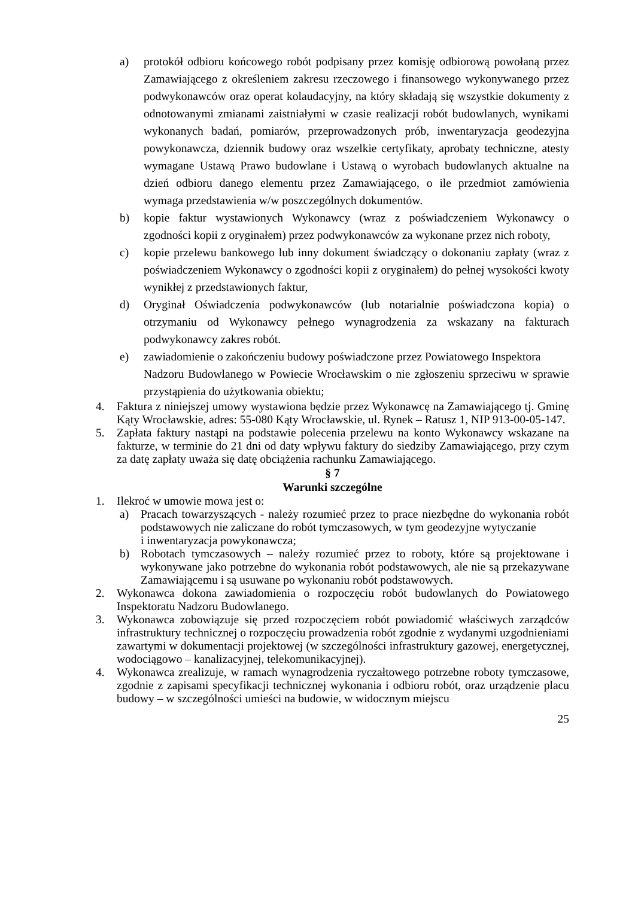a) protokół odbioru końcowego robót podpisany przez komisję odbiorową powołaną przez Zamawiającego z określeniem zakresu rzeczowego i finansowego wykonywanego przez podwykonawców oraz operat kolaudacyjny, na który składają się wszystkie dokumenty z odnotowanymi zmianami zaistniałymi w czasie realizacji robót budowlanych, wynikami wykonanych badań, pomiarów, przeprowadzonych prób, inwentaryzacja geodezyjna powykonawcza, dziennik budowy oraz wszelkie certyfikaty, aprobaty techniczne, atesty wymagane Ustawą Prawo budowlane i Ustawą o wyrobach budowlanych aktualne na dzień odbioru danego elementu przez Zamawiającego, o ile przedmiot zamówienia wymaga przedstawienia w/w poszczególnych dokumentów.
b) kopie faktur wystawionych Wykonawcy (wraz z poświadczeniem Wykonawcy o zgodności kopii z oryginałem) przez podwykonawców za wykonane przez nich roboty,
c) kopie przelewu bankowego lub inny dokument świadczący o dokonaniu zapłaty (wraz z poświadczeniem Wykonawcy o zgodności kopii z oryginałem) do pełnej wysokości kwoty wynikłej z przedstawionych faktur,
d) Oryginał Oświadczenia podwykonawców (lub notarialnie poświadczona kopia) o otrzymaniu od Wykonawcy pełnego wynagrodzenia za wskazany na fakturach podwykonawcy zakres robót.
e) zawiadomienie o zakończeniu budowy poświadczone przez Powiatowego Inspektora
Nadzoru Budowlanego w Powiecie Wrocławskim o nie zgłoszeniu sprzeciwu w sprawie przystąpienia do użytkowania obiektu;
4. Faktura z niniejszej umowy wystawiona będzie przez Wykonawcę na Zamawiającego tj. Gminę Kąty Wrocławskie, adres: 55-080 Kąty Wrocławskie, ul. Rynek – Ratusz 1, NIP 913-00-05-147.
5. Zapłata faktury nastąpi na podstawie polecenia przelewu na konto Wykonawcy wskazane na fakturze, w terminie do 21 dni od daty wpływu faktury do siedziby Zamawiającego, przy czym za datę zapłaty uważa się datę obciążenia rachunku Zamawiającego.
§ 7
Warunki szczególne
1. Ilekroć w umowie mowa jest o:
a) Pracach towarzyszących - należy rozumieć przez to prace niezbędne do wykonania robót podstawowych nie zaliczane do robót tymczasowych, w tym geodezyjne wytyczanie
i inwentaryzacja powykonawcza;
b) Robotach tymczasowych – należy rozumieć przez to roboty, które są projektowane i wykonywane jako potrzebne do wykonania robót podstawowych, ale nie są przekazywane Zamawiającemu i są usuwane po wykonaniu robót podstawowych.
2. Wykonawca dokona zawiadomienia o rozpoczęciu robót budowlanych do Powiatowego Inspektoratu Nadzoru Budowlanego.
3. Wykonawca zobowiązuje się przed rozpoczęciem robót powiadomić właściwych zarządców infrastruktury technicznej o rozpoczęciu prowadzenia robót zgodnie z wydanymi uzgodnieniami zawartymi w dokumentacji projektowej (w szczególności infrastruktury gazowej, energetycznej, wodociągowo – kanalizacyjnej, telekomunikacyjnej).
4. Wykonawca zrealizuje, w ramach wynagrodzenia ryczałtowego potrzebne roboty tymczasowe, zgodnie z zapisami specyfikacji technicznej wykonania i odbioru robót, oraz urządzenie placu budowy – w szczególności umieści na budowie, w widocznym miejscu
25